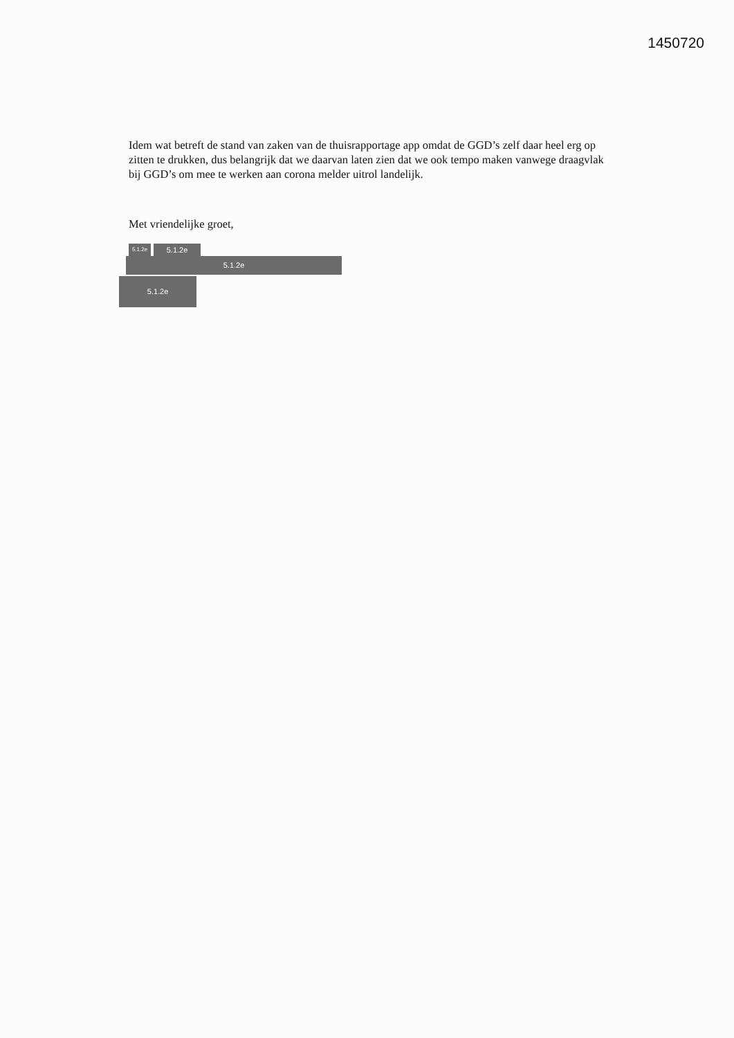1450720
Idem wat betreft de stand van zaken van de thuisrapportage app omdat de GGD’s zelf daar heel erg op zitten te drukken, dus belangrijk dat we daarvan laten zien dat we ook tempo maken vanwege draagvlak bij GGD’s om mee te werken aan corona melder uitrol landelijk.
Met vriendelijke groet,
5.1.2e
5.1.2e
5.1.2e
5.1.2e